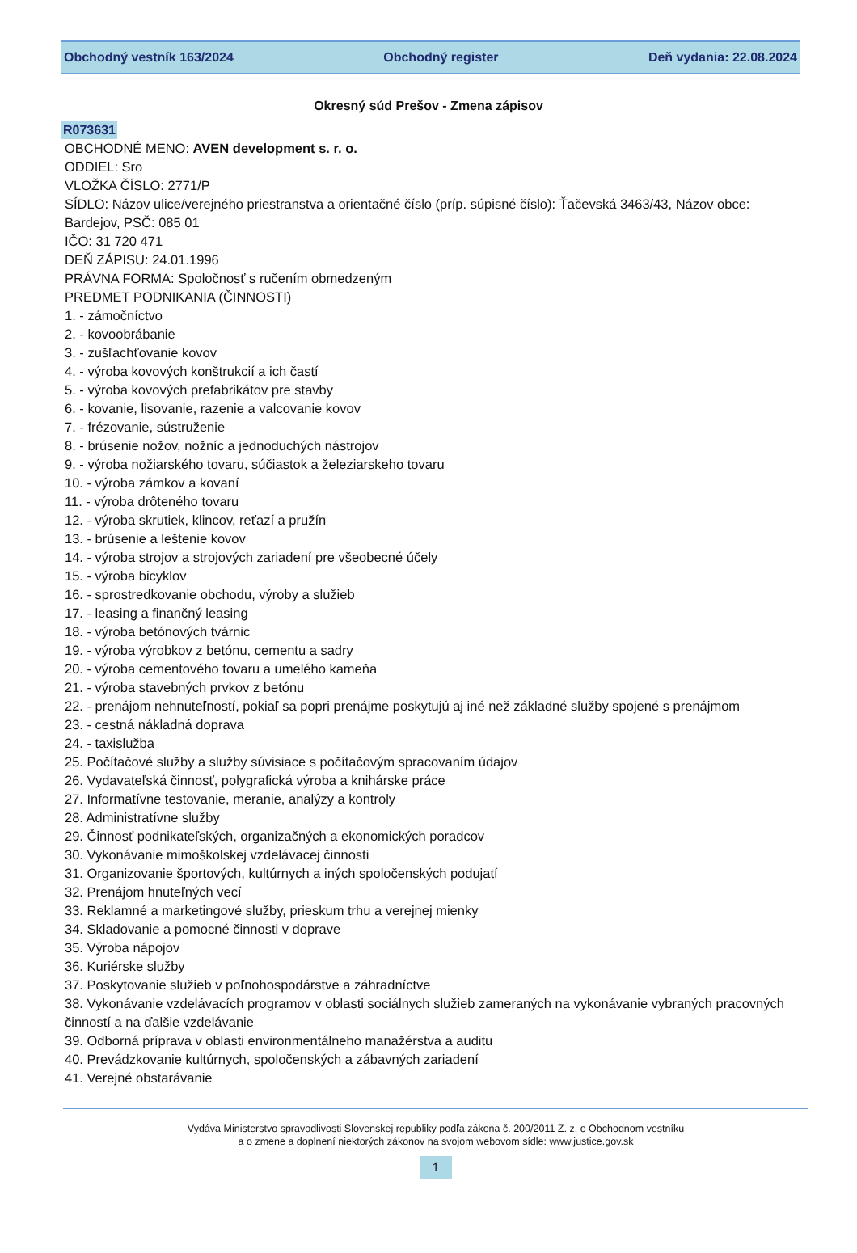Obchodný vestník 163/2024 Obchodný register Deň vydania: 22.08.2024
Okresný súd Prešov - Zmena zápisov
R073631
OBCHODNÉ MENO: AVEN development s. r. o.
ODDIEL: Sro
VLOŽKA ČÍSLO: 2771/P
SÍDLO: Názov ulice/verejného priestranstva a orientačné číslo (príp. súpisné číslo): Ťačevská 3463/43, Názov obce: Bardejov, PSČ: 085 01
IČO: 31 720 471
DEŇ ZÁPISU: 24.01.1996
PRÁVNA FORMA: Spoločnosť s ručením obmedzeným
PREDMET PODNIKANIA (ČINNOSTI)
1. - zámočníctvo
2. - kovoobrábanie
3. - zušľachťovanie kovov
4. - výroba kovových konštrukcií a ich častí
5. - výroba kovových prefabrikátov pre stavby
6. - kovanie, lisovanie, razenie a valcovanie kovov
7. - frézovanie, sústruženie
8. - brúsenie nožov, nožníc a jednoduchých nástrojov
9. - výroba nožiarského tovaru, súčiastok a železiarskeho tovaru
10. - výroba zámkov a kovaní
11. - výroba drôteného tovaru
12. - výroba skrutiek, klincov, reťazí a pružín
13. - brúsenie a leštenie kovov
14. - výroba strojov a strojových zariadení pre všeobecné účely
15. - výroba bicyklov
16. - sprostredkovanie obchodu, výroby a služieb
17. - leasing a finančný leasing
18. - výroba betónových tvárnic
19. - výroba výrobkov z betónu, cementu a sadry
20. - výroba cementového tovaru a umelého kameňa
21. - výroba stavebných prvkov z betónu
22. - prenájom nehnuteľností, pokiaľ sa popri prenájme poskytujú aj iné než základné služby spojené s prenájmom
23. - cestná nákladná doprava
24. - taxislužba
25. Počítačové služby a služby súvisiace s počítačovým spracovaním údajov
26. Vydavateľská činnosť, polygrafická výroba a knihárske práce
27. Informatívne testovanie, meranie, analýzy a kontroly
28. Administratívne služby
29. Činnosť podnikateľských, organizačných a ekonomických poradcov
30. Vykonávanie mimoškolskej vzdelávacej činnosti
31. Organizovanie športových, kultúrnych a iných spoločenských podujatí
32. Prenájom hnuteľných vecí
33. Reklamné a marketingové služby, prieskum trhu a verejnej mienky
34. Skladovanie a pomocné činnosti v doprave
35. Výroba nápojov
36. Kuriérske služby
37. Poskytovanie služieb v poľnohospodárstve a záhradníctve
38. Vykonávanie vzdelávacích programov v oblasti sociálnych služieb zameraných na vykonávanie vybraných pracovných činností a na ďalšie vzdelávanie
39. Odborná príprava v oblasti environmentálneho manažérstva a auditu
40. Prevádzkovanie kultúrnych, spoločenských a zábavných zariadení
41. Verejné obstarávanie
Vydáva Ministerstvo spravodlivosti Slovenskej republiky podľa zákona č. 200/2011 Z. z. o Obchodnom vestníku
a o zmene a doplnení niektorých zákonov na svojom webovom sídle: www.justice.gov.sk
1